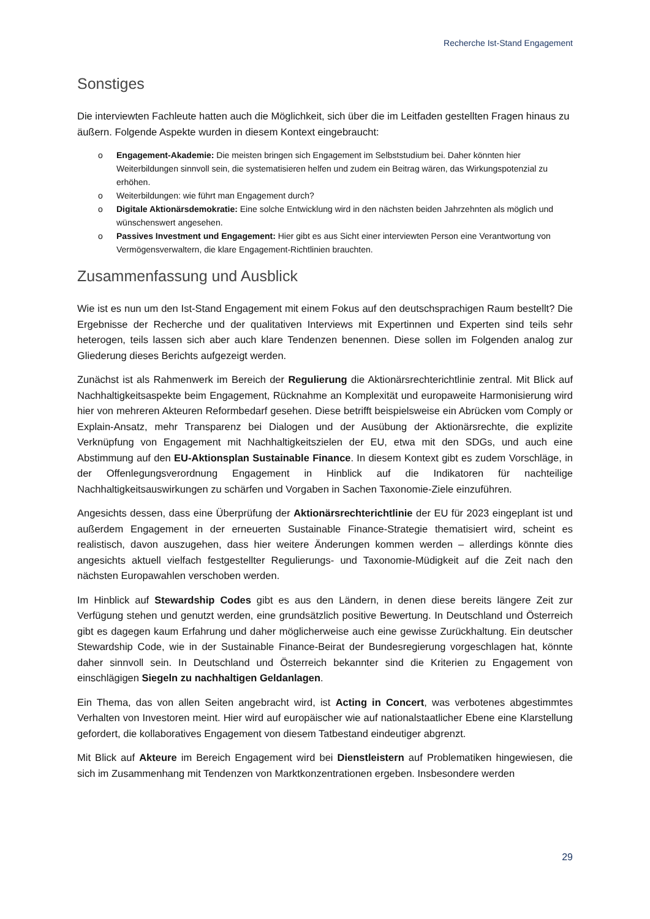Recherche Ist-Stand Engagement
Sonstiges
Die interviewten Fachleute hatten auch die Möglichkeit, sich über die im Leitfaden gestellten Fragen hinaus zu äußern. Folgende Aspekte wurden in diesem Kontext eingebraucht:
o Engagement-Akademie: Die meisten bringen sich Engagement im Selbststudium bei. Daher könnten hier Weiterbildungen sinnvoll sein, die systematisieren helfen und zudem ein Beitrag wären, das Wirkungspotenzial zu erhöhen.
o Weiterbildungen: wie führt man Engagement durch?
o Digitale Aktionärsdemokratie: Eine solche Entwicklung wird in den nächsten beiden Jahrzehnten als möglich und wünschenswert angesehen.
o Passives Investment und Engagement: Hier gibt es aus Sicht einer interviewten Person eine Verantwortung von Vermögensverwaltern, die klare Engagement-Richtlinien brauchten.
Zusammenfassung und Ausblick
Wie ist es nun um den Ist-Stand Engagement mit einem Fokus auf den deutschsprachigen Raum bestellt? Die Ergebnisse der Recherche und der qualitativen Interviews mit Expertinnen und Experten sind teils sehr heterogen, teils lassen sich aber auch klare Tendenzen benennen. Diese sollen im Folgenden analog zur Gliederung dieses Berichts aufgezeigt werden.
Zunächst ist als Rahmenwerk im Bereich der Regulierung die Aktionärsrechterichtlinie zentral. Mit Blick auf Nachhaltigkeitsaspekte beim Engagement, Rücknahme an Komplexität und europaweite Harmonisierung wird hier von mehreren Akteuren Reformbedarf gesehen. Diese betrifft beispielsweise ein Abrücken vom Comply or Explain-Ansatz, mehr Transparenz bei Dialogen und der Ausübung der Aktionärsrechte, die explizite Verknüpfung von Engagement mit Nachhaltigkeitszielen der EU, etwa mit den SDGs, und auch eine Abstimmung auf den EU-Aktionsplan Sustainable Finance. In diesem Kontext gibt es zudem Vorschläge, in der Offenlegungsverordnung Engagement in Hinblick auf die Indikatoren für nachteilige Nachhaltigkeitsauswirkungen zu schärfen und Vorgaben in Sachen Taxonomie-Ziele einzuführen.
Angesichts dessen, dass eine Überprüfung der Aktionärsrechterichtlinie der EU für 2023 eingeplant ist und außerdem Engagement in der erneuerten Sustainable Finance-Strategie thematisiert wird, scheint es realistisch, davon auszugehen, dass hier weitere Änderungen kommen werden – allerdings könnte dies angesichts aktuell vielfach festgestellter Regulierungs- und Taxonomie-Müdigkeit auf die Zeit nach den nächsten Europawahlen verschoben werden.
Im Hinblick auf Stewardship Codes gibt es aus den Ländern, in denen diese bereits längere Zeit zur Verfügung stehen und genutzt werden, eine grundsätzlich positive Bewertung. In Deutschland und Österreich gibt es dagegen kaum Erfahrung und daher möglicherweise auch eine gewisse Zurückhaltung. Ein deutscher Stewardship Code, wie in der Sustainable Finance-Beirat der Bundesregierung vorgeschlagen hat, könnte daher sinnvoll sein. In Deutschland und Österreich bekannter sind die Kriterien zu Engagement von einschlägigen Siegeln zu nachhaltigen Geldanlagen.
Ein Thema, das von allen Seiten angebracht wird, ist Acting in Concert, was verbotenes abgestimmtes Verhalten von Investoren meint. Hier wird auf europäischer wie auf nationalstaatlicher Ebene eine Klarstellung gefordert, die kollaboratives Engagement von diesem Tatbestand eindeutiger abgrenzt.
Mit Blick auf Akteure im Bereich Engagement wird bei Dienstleistern auf Problematiken hingewiesen, die sich im Zusammenhang mit Tendenzen von Marktkonzentrationen ergeben. Insbesondere werden
29